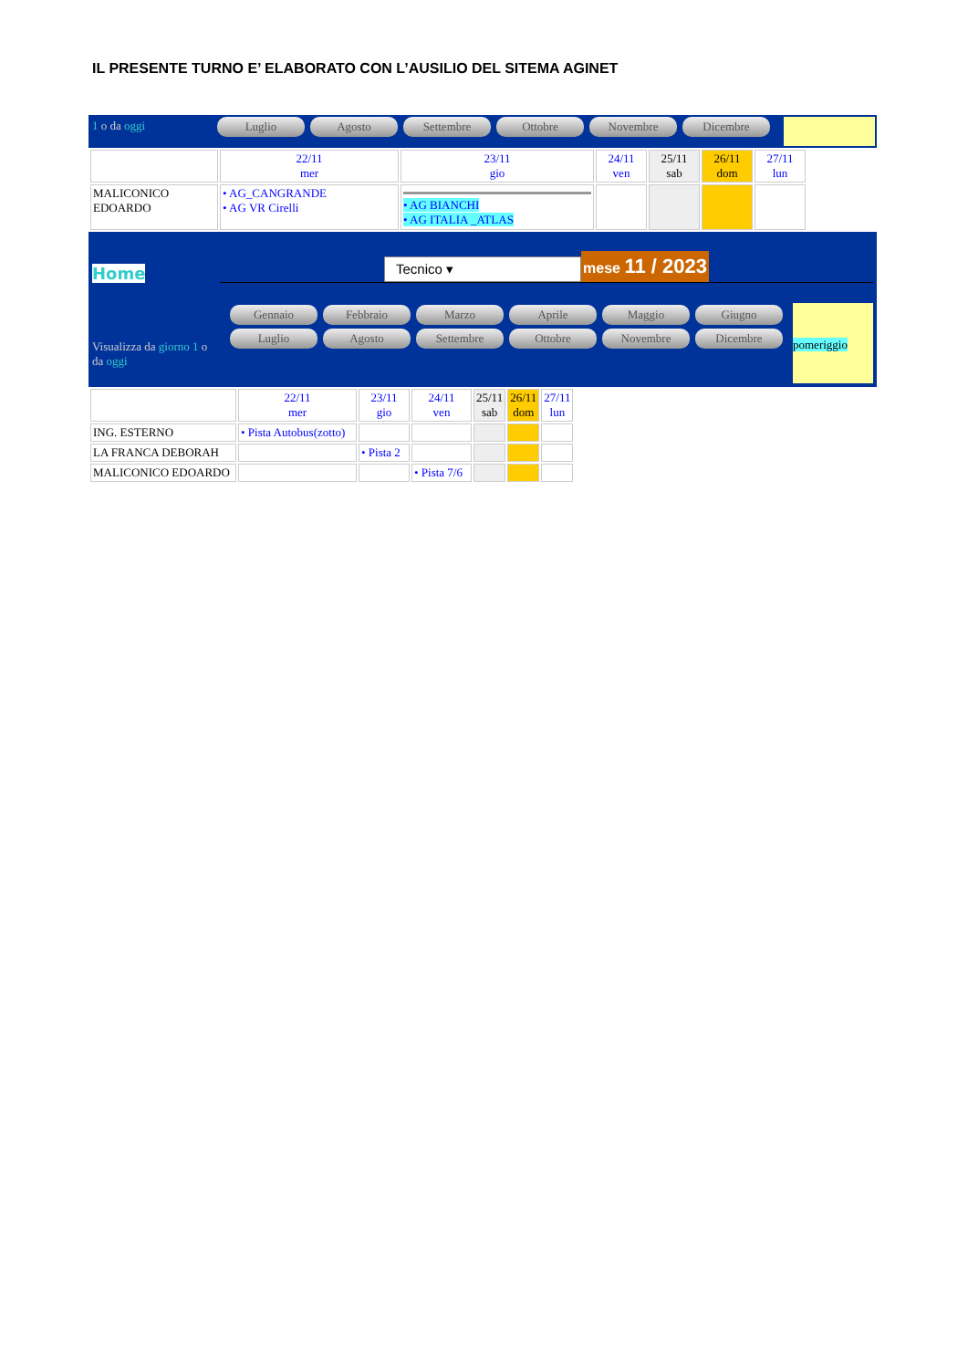IL PRESENTE TURNO E’ ELABORATO CON L’AUSILIO DEL SITEMA AGINET
1 o da oggi
Luglio Agosto Settembre Ottobre Novembre Dicembre
| | 22/11 mer | 23/11 gio | 24/11 ven | 25/11 sab | 26/11 dom | 27/11 lun |
| MALICONICO EDOARDO | • AG_CANGRANDE • AG VR Cirelli | • AG BIANCHI • AG ITALIA _ATLAS | | | | |
Home
Tecnico ▾ mese 11 / 2023
Visualizza da giorno 1 o da oggi
Gennaio Febbraio Marzo Aprile Maggio Giugno Luglio Agosto Settembre Ottobre Novembre Dicembre
pomeriggio
| | 22/11 mer | 23/11 gio | 24/11 ven | 25/11 sab | 26/11 dom | 27/11 lun |
| ING. ESTERNO | • Pista Autobus(zotto) | | | | | |
| LA FRANCA DEBORAH | | • Pista 2 | | | | |
| MALICONICO EDOARDO | | | • Pista 7/6 | | | |